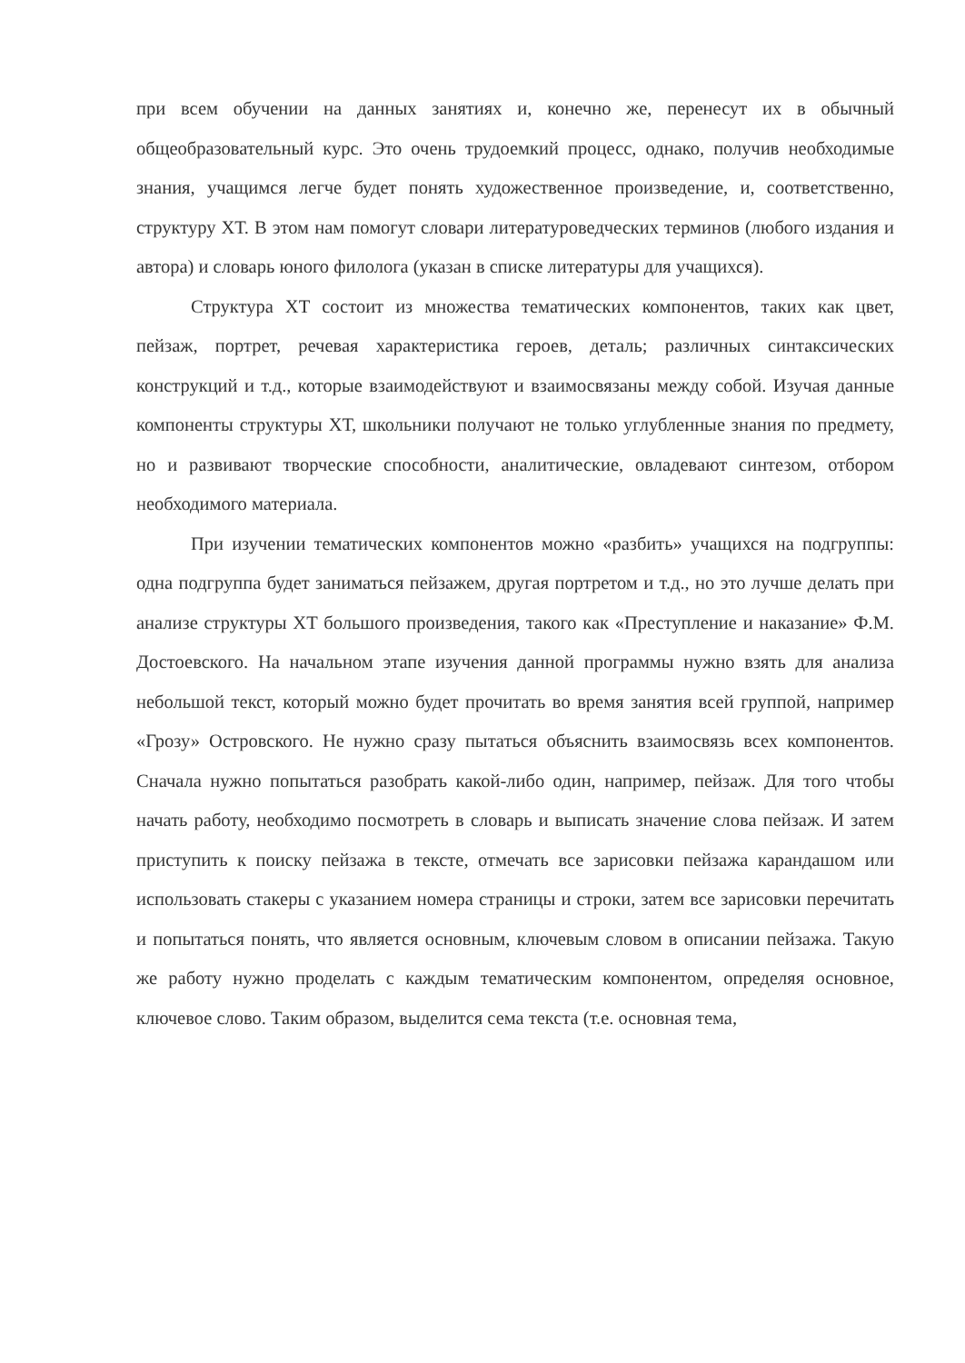при всем обучении на данных занятиях и, конечно же, перенесут их в обычный общеобразовательный курс. Это очень трудоемкий процесс, однако, получив необходимые знания, учащимся легче будет понять художественное произведение, и, соответственно, структуру ХТ. В этом нам помогут словари литературоведческих терминов (любого издания и автора) и словарь юного филолога (указан в списке литературы для учащихся).
Структура ХТ состоит из множества тематических компонентов, таких как цвет, пейзаж, портрет, речевая характеристика героев, деталь; различных синтаксических конструкций и т.д., которые взаимодействуют и взаимосвязаны между собой. Изучая данные компоненты структуры ХТ, школьники получают не только углубленные знания по предмету, но и развивают творческие способности, аналитические, овладевают синтезом, отбором необходимого материала.
При изучении тематических компонентов можно «разбить» учащихся на подгруппы: одна подгруппа будет заниматься пейзажем, другая портретом и т.д., но это лучше делать при анализе структуры ХТ большого произведения, такого как «Преступление и наказание» Ф.М. Достоевского. На начальном этапе изучения данной программы нужно взять для анализа небольшой текст, который можно будет прочитать во время занятия всей группой, например «Грозу» Островского. Не нужно сразу пытаться объяснить взаимосвязь всех компонентов. Сначала нужно попытаться разобрать какой-либо один, например, пейзаж. Для того чтобы начать работу, необходимо посмотреть в словарь и выписать значение слова пейзаж. И затем приступить к поиску пейзажа в тексте, отмечать все зарисовки пейзажа карандашом или использовать стакеры с указанием номера страницы и строки, затем все зарисовки перечитать и попытаться понять, что является основным, ключевым словом в описании пейзажа. Такую же работу нужно проделать с каждым тематическим компонентом, определяя основное, ключевое слово. Таким образом, выделится сема текста (т.е. основная тема,